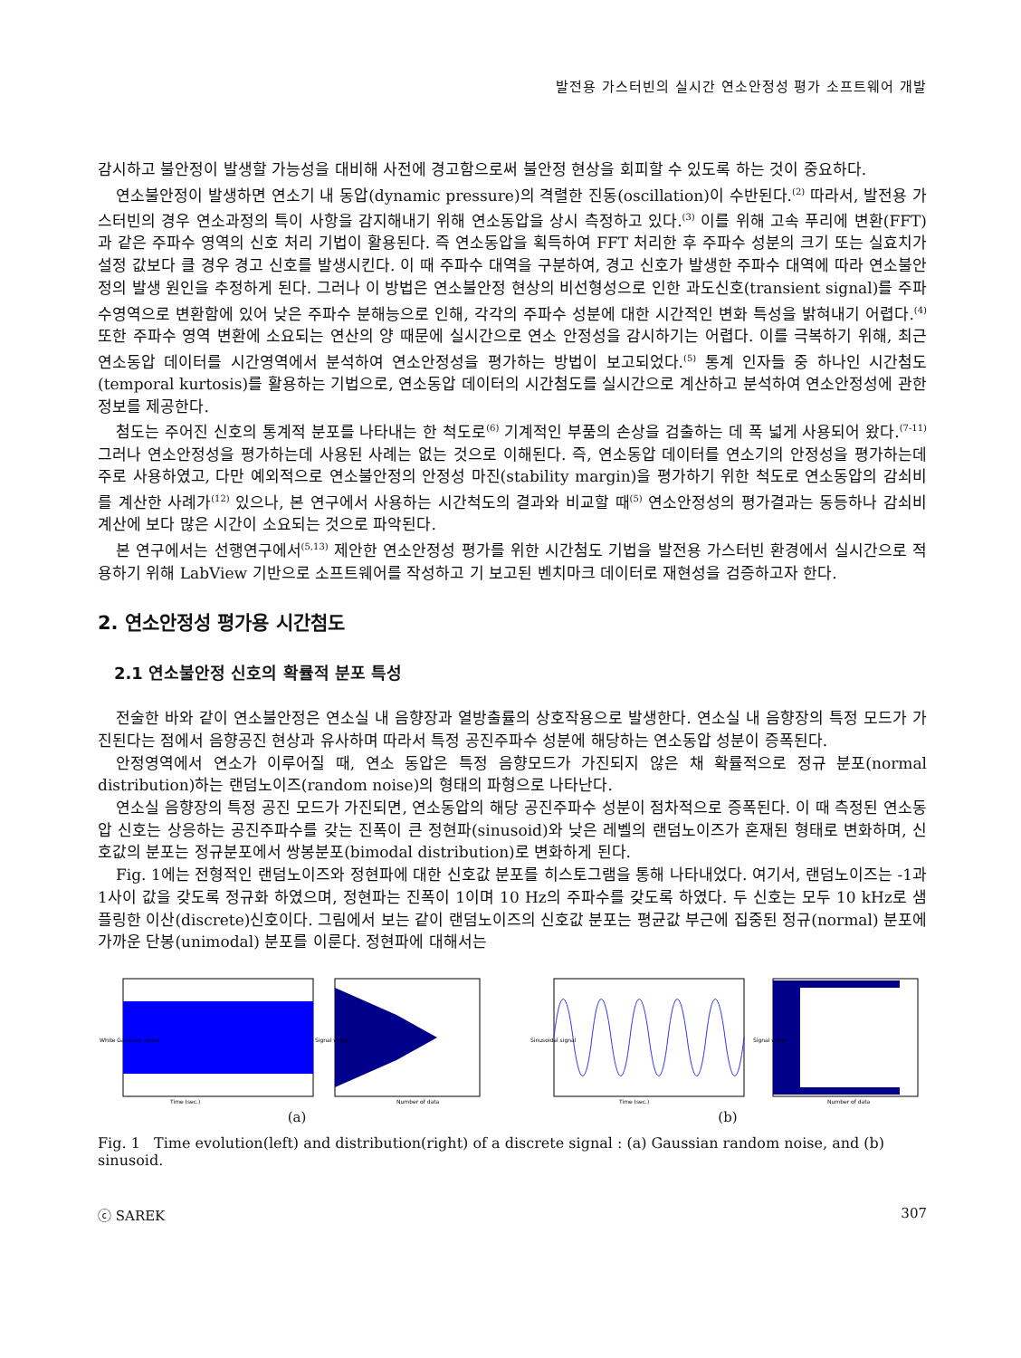발전용 가스터빈의 실시간 연소안정성 평가 소프트웨어 개발
감시하고 불안정이 발생할 가능성을 대비해 사전에 경고함으로써 불안정 현상을 회피할 수 있도록 하는 것이 중요하다.
연소불안정이 발생하면 연소기 내 동압(dynamic pressure)의 격렬한 진동(oscillation)이 수반된다.<sup>(2)</sup> 따라서, 발전용 가스터빈의 경우 연소과정의 특이 사항을 감지해내기 위해 연소동압을 상시 측정하고 있다.<sup>(3)</sup> 이를 위해 고속 푸리에 변환(FFT)과 같은 주파수 영역의 신호 처리 기법이 활용된다. 즉 연소동압을 획득하여 FFT 처리한 후 주파수 성분의 크기 또는 실효치가 설정 값보다 클 경우 경고 신호를 발생시킨다. 이 때 주파수 대역을 구분하여, 경고 신호가 발생한 주파수 대역에 따라 연소불안정의 발생 원인을 추정하게 된다. 그러나 이 방법은 연소불안정 현상의 비선형성으로 인한 과도신호(transient signal)를 주파수영역으로 변환함에 있어 낮은 주파수 분해능으로 인해, 각각의 주파수 성분에 대한 시간적인 변화 특성을 밝혀내기 어렵다.<sup>(4)</sup> 또한 주파수 영역 변환에 소요되는 연산의 양 때문에 실시간으로 연소 안정성을 감시하기는 어렵다. 이를 극복하기 위해, 최근 연소동압 데이터를 시간영역에서 분석하여 연소안정성을 평가하는 방법이 보고되었다.<sup>(5)</sup> 통계 인자들 중 하나인 시간첨도(temporal kurtosis)를 활용하는 기법으로, 연소동압 데이터의 시간첨도를 실시간으로 계산하고 분석하여 연소안정성에 관한 정보를 제공한다.
첨도는 주어진 신호의 통계적 분포를 나타내는 한 척도로<sup>(6)</sup> 기계적인 부품의 손상을 검출하는 데 폭 넓게 사용되어 왔다.<sup>(7-11)</sup> 그러나 연소안정성을 평가하는데 사용된 사례는 없는 것으로 이해된다. 즉, 연소동압 데이터를 연소기의 안정성을 평가하는데 주로 사용하였고, 다만 예외적으로 연소불안정의 안정성 마진(stability margin)을 평가하기 위한 척도로 연소동압의 감쇠비를 계산한 사례가<sup>(12)</sup> 있으나, 본 연구에서 사용하는 시간척도의 결과와 비교할 때<sup>(5)</sup> 연소안정성의 평가결과는 동등하나 감쇠비 계산에 보다 많은 시간이 소요되는 것으로 파악된다.
본 연구에서는 선행연구에서<sup>(5,13)</sup> 제안한 연소안정성 평가를 위한 시간첨도 기법을 발전용 가스터빈 환경에서 실시간으로 적용하기 위해 LabView 기반으로 소프트웨어를 작성하고 기 보고된 벤치마크 데이터로 재현성을 검증하고자 한다.
2. 연소안정성 평가용 시간첨도
2.1 연소불안정 신호의 확률적 분포 특성
전술한 바와 같이 연소불안정은 연소실 내 음향장과 열방출률의 상호작용으로 발생한다. 연소실 내 음향장의 특정 모드가 가진된다는 점에서 음향공진 현상과 유사하며 따라서 특정 공진주파수 성분에 해당하는 연소동압 성분이 증폭된다.
안정영역에서 연소가 이루어질 때, 연소 동압은 특정 음향모드가 가진되지 않은 채 확률적으로 정규 분포(normal distribution)하는 랜덤노이즈(random noise)의 형태의 파형으로 나타난다.
연소실 음향장의 특정 공진 모드가 가진되면, 연소동압의 해당 공진주파수 성분이 점차적으로 증폭된다. 이 때 측정된 연소동압 신호는 상응하는 공진주파수를 갖는 진폭이 큰 정현파(sinusoid)와 낮은 레벨의 랜덤노이즈가 혼재된 형태로 변화하며, 신호값의 분포는 정규분포에서 쌍봉분포(bimodal distribution)로 변화하게 된다.
Fig. 1에는 전형적인 랜덤노이즈와 정현파에 대한 신호값 분포를 히스토그램을 통해 나타내었다. 여기서, 랜덤노이즈는 -1과 1사이 값을 갖도록 정규화 하였으며, 정현파는 진폭이 1이며 10 Hz의 주파수를 갖도록 하였다. 두 신호는 모두 10 kHz로 샘플링한 이산(discrete)신호이다. 그림에서 보는 같이 랜덤노이즈의 신호값 분포는 평균값 부근에 집중된 정규(normal) 분포에 가까운 단봉(unimodal) 분포를 이룬다. 정현파에 대해서는
Time (sec.)
White Gaussian signal
Number of data
Signal value
(a)
Time (sec.)
Sinusoidal signal
Number of data
Signal value
(b)
Fig. 1 Time evolution(left) and distribution(right) of a discrete signal : (a) Gaussian random noise, and (b) sinusoid.
ⓒ SAREK 307